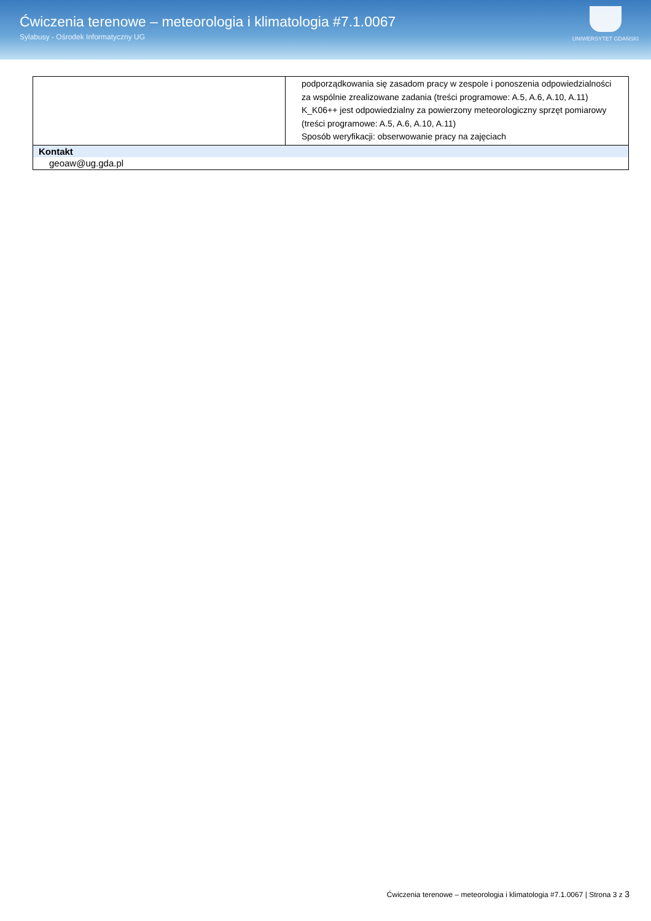Ćwiczenia terenowe – meteorologia i klimatologia #7.1.0067
Sylabusy - Ośrodek Informatyczny UG
UNIWERSYTET GDAŃSKI
| | podporządkowania się zasadom pracy w zespole i ponoszenia odpowiedzialności za wspólnie zrealizowane zadania (treści programowe: A.5, A.6, A.10, A.11) K_K06++ jest odpowiedzialny za powierzony meteorologiczny sprzęt pomiarowy (treści programowe: A.5, A.6, A.10, A.11) Sposób weryfikacji: obserwowanie pracy na zajęciach |
| Kontakt | |
| geoaw@ug.gda.pl | |
Ćwiczenia terenowe – meteorologia i klimatologia #7.1.0067 | Strona 3 z 3